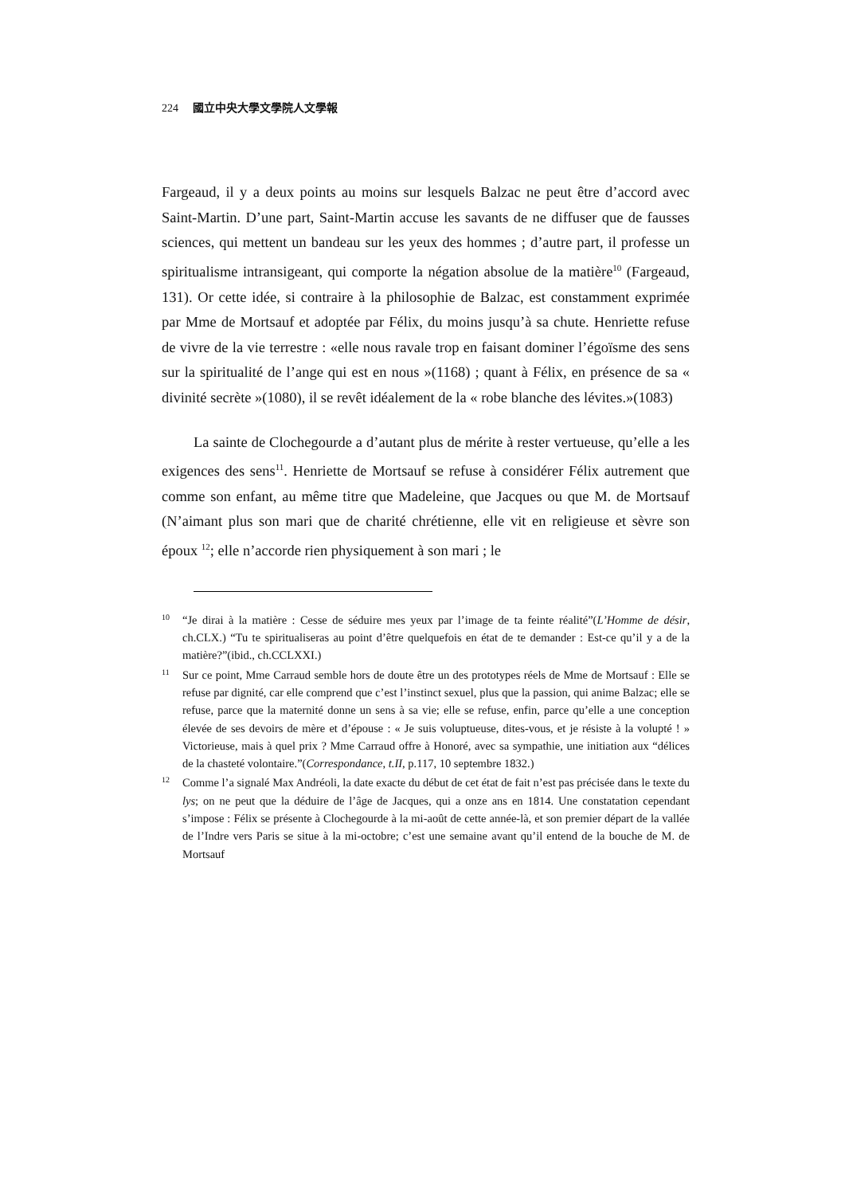224 國立中央大學文學院人文學報
Fargeaud, il y a deux points au moins sur lesquels Balzac ne peut être d’accord avec Saint-Martin. D’une part, Saint-Martin accuse les savants de ne diffuser que de fausses sciences, qui mettent un bandeau sur les yeux des hommes ; d’autre part, il professe un spiritualisme intransigeant, qui comporte la négation absolue de la matière<sup>10</sup> (Fargeaud, 131). Or cette idée, si contraire à la philosophie de Balzac, est constamment exprimée par Mme de Mortsauf et adoptée par Félix, du moins jusqu’à sa chute. Henriette refuse de vivre de la vie terrestre : «elle nous ravale trop en faisant dominer l’égoïsme des sens sur la spiritualité de l’ange qui est en nous »(1168) ; quant à Félix, en présence de sa « divinité secrète »(1080), il se revêt idéalement de la « robe blanche des lévites.»(1083)
La sainte de Clochegourde a d’autant plus de mérite à rester vertueuse, qu’elle a les exigences des sens<sup>11</sup>. Henriette de Mortsauf se refuse à considérer Félix autrement que comme son enfant, au même titre que Madeleine, que Jacques ou que M. de Mortsauf (N’aimant plus son mari que de charité chrétienne, elle vit en religieuse et sèvre son époux <sup>12</sup>; elle n’accorde rien physiquement à son mari ; le
10 “Je dirai à la matière : Cesse de séduire mes yeux par l’image de ta feinte réalité”(L’Homme de désir, ch.CLX.) “Tu te spiritualiseras au point d’être quelquefois en état de te demander : Est-ce qu’il y a de la matière?”(ibid., ch.CCLXXI.)
11 Sur ce point, Mme Carraud semble hors de doute être un des prototypes réels de Mme de Mortsauf : Elle se refuse par dignité, car elle comprend que c’est l’instinct sexuel, plus que la passion, qui anime Balzac; elle se refuse, parce que la maternité donne un sens à sa vie; elle se refuse, enfin, parce qu’elle a une conception élevée de ses devoirs de mère et d’épouse : « Je suis voluptueuse, dites-vous, et je résiste à la volupté ! » Victorieuse, mais à quel prix ? Mme Carraud offre à Honoré, avec sa sympathie, une initiation aux “délices de la chasteté volontaire.”(Correspondance, t.II, p.117, 10 septembre 1832.)
12 Comme l’a signalé Max Andréoli, la date exacte du début de cet état de fait n’est pas précisée dans le texte du lys; on ne peut que la déduire de l’âge de Jacques, qui a onze ans en 1814. Une constatation cependant s’impose : Félix se présente à Clochegourde à la mi-août de cette année-là, et son premier départ de la vallée de l’Indre vers Paris se situe à la mi-octobre; c’est une semaine avant qu’il entend de la bouche de M. de Mortsauf